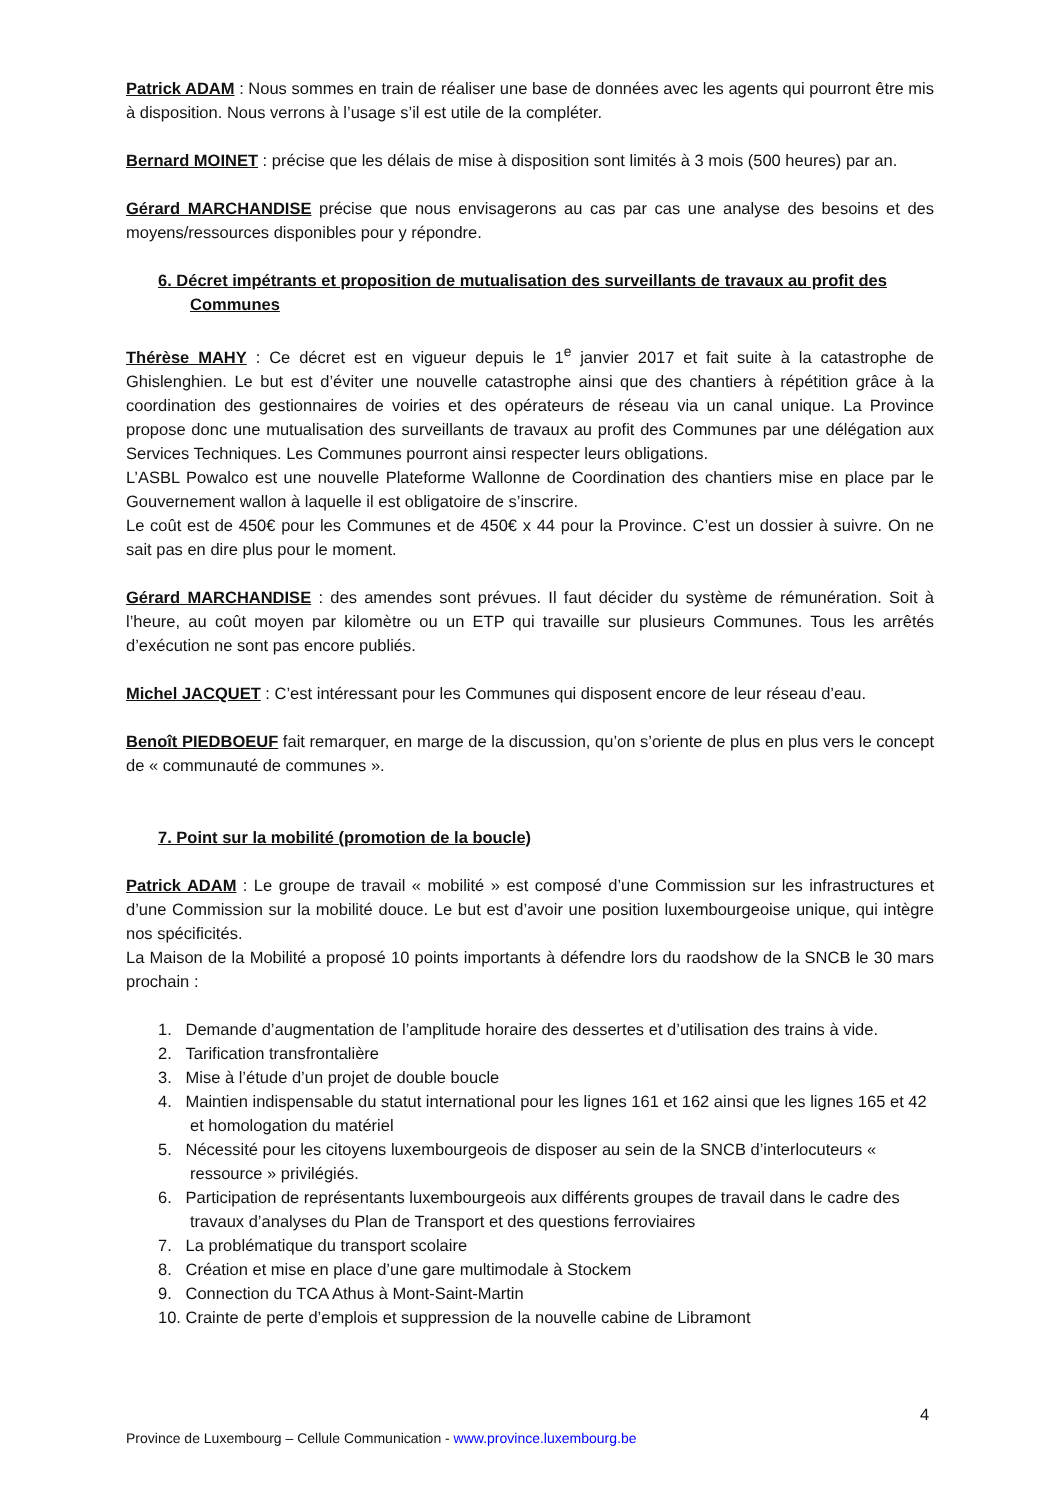Patrick ADAM : Nous sommes en train de réaliser une base de données avec les agents qui pourront être mis à disposition. Nous verrons à l’usage s’il est utile de la compléter.
Bernard MOINET : précise que les délais de mise à disposition sont limités à 3 mois (500 heures) par an.
Gérard MARCHANDISE précise que nous envisagerons au cas par cas une analyse des besoins et des moyens/ressources disponibles pour y répondre.
6. Décret impétrants et proposition de mutualisation des surveillants de travaux au profit des Communes
Thérèse MAHY : Ce décret est en vigueur depuis le 1<sup>e</sup> janvier 2017 et fait suite à la catastrophe de Ghislenghien. Le but est d’éviter une nouvelle catastrophe ainsi que des chantiers à répétition grâce à la coordination des gestionnaires de voiries et des opérateurs de réseau via un canal unique. La Province propose donc une mutualisation des surveillants de travaux au profit des Communes par une délégation aux Services Techniques. Les Communes pourront ainsi respecter leurs obligations.
L’ASBL Powalco est une nouvelle Plateforme Wallonne de Coordination des chantiers mise en place par le Gouvernement wallon à laquelle il est obligatoire de s’inscrire.
Le coût est de 450€ pour les Communes et de 450€ x 44 pour la Province. C’est un dossier à suivre. On ne sait pas en dire plus pour le moment.
Gérard MARCHANDISE : des amendes sont prévues. Il faut décider du système de rémunération. Soit à l’heure, au coût moyen par kilomètre ou un ETP qui travaille sur plusieurs Communes. Tous les arrêtés d’exécution ne sont pas encore publiés.
Michel JACQUET : C’est intéressant pour les Communes qui disposent encore de leur réseau d’eau.
Benoît PIEDBOEUF fait remarquer, en marge de la discussion, qu’on s’oriente de plus en plus vers le concept de « communauté de communes ».
7. Point sur la mobilité (promotion de la boucle)
Patrick ADAM : Le groupe de travail « mobilité » est composé d’une Commission sur les infrastructures et d’une Commission sur la mobilité douce. Le but est d’avoir une position luxembourgeoise unique, qui intègre nos spécificités.
La Maison de la Mobilité a proposé 10 points importants à défendre lors du raodshow de la SNCB le 30 mars prochain :
1. Demande d’augmentation de l’amplitude horaire des dessertes et d’utilisation des trains à vide.
2. Tarification transfrontalière
3. Mise à l’étude d’un projet de double boucle
4. Maintien indispensable du statut international pour les lignes 161 et 162 ainsi que les lignes 165 et 42 et homologation du matériel
5. Nécessité pour les citoyens luxembourgeois de disposer au sein de la SNCB d’interlocuteurs « ressource » privilégiés.
6. Participation de représentants luxembourgeois aux différents groupes de travail dans le cadre des travaux d’analyses du Plan de Transport et des questions ferroviaires
7. La problématique du transport scolaire
8. Création et mise en place d’une gare multimodale à Stockem
9. Connection du TCA Athus à Mont-Saint-Martin
10. Crainte de perte d’emplois et suppression de la nouvelle cabine de Libramont
4
Province de Luxembourg – Cellule Communication - www.province.luxembourg.be